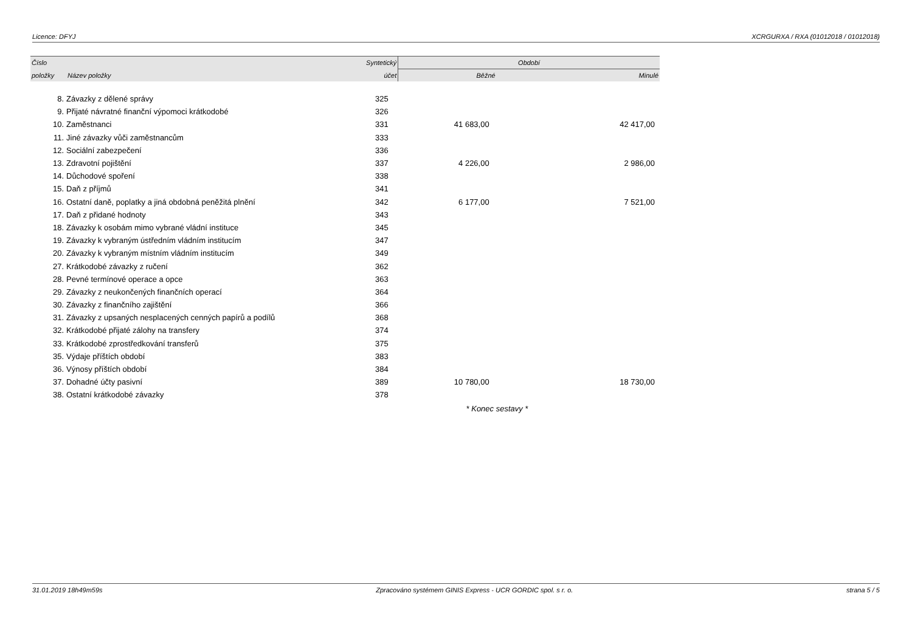Licence: DFYJ XCRGURXA / RXA (01012018 / 01012018)
| Číslo | | Syntetický | Období | |
| --- | --- | --- | --- | --- |
| položky | Název položky | účet | Běžné | Minulé |
| 8. | Závazky z dělené správy | 325 | | |
| 9. | Přijaté návratné finanční výpomoci krátkodobé | 326 | | |
| 10. | Zaměstnanci | 331 | 41 683,00 | 42 417,00 |
| 11. | Jiné závazky vůči zaměstnancům | 333 | | |
| 12. | Sociální zabezpečení | 336 | | |
| 13. | Zdravotní pojištění | 337 | 4 226,00 | 2 986,00 |
| 14. | Důchodové spoření | 338 | | |
| 15. | Daň z příjmů | 341 | | |
| 16. | Ostatní daně, poplatky a jiná obdobná peněžitá plnění | 342 | 6 177,00 | 7 521,00 |
| 17. | Daň z přidané hodnoty | 343 | | |
| 18. | Závazky k osobám mimo vybrané vládní instituce | 345 | | |
| 19. | Závazky k vybraným ústředním vládním institucím | 347 | | |
| 20. | Závazky k vybraným místním vládním institucím | 349 | | |
| 27. | Krátkodobé závazky z ručení | 362 | | |
| 28. | Pevné termínové operace a opce | 363 | | |
| 29. | Závazky z neukončených finančních operací | 364 | | |
| 30. | Závazky z finančního zajištění | 366 | | |
| 31. | Závazky z upsaných nesplacených cenných papírů a podílů | 368 | | |
| 32. | Krátkodobé přijaté zálohy na transfery | 374 | | |
| 33. | Krátkodobé zprostředkování transferů | 375 | | |
| 35. | Výdaje příštích období | 383 | | |
| 36. | Výnosy příštích období | 384 | | |
| 37. | Dohadné účty pasivní | 389 | 10 780,00 | 18 730,00 |
| 38. | Ostatní krátkodobé závazky | 378 | | |
* Konec sestavy *
31.01.2019 18h49m59s Zpracováno systémem GINIS Express - UCR GORDIC spol. s r. o. strana 5 / 5